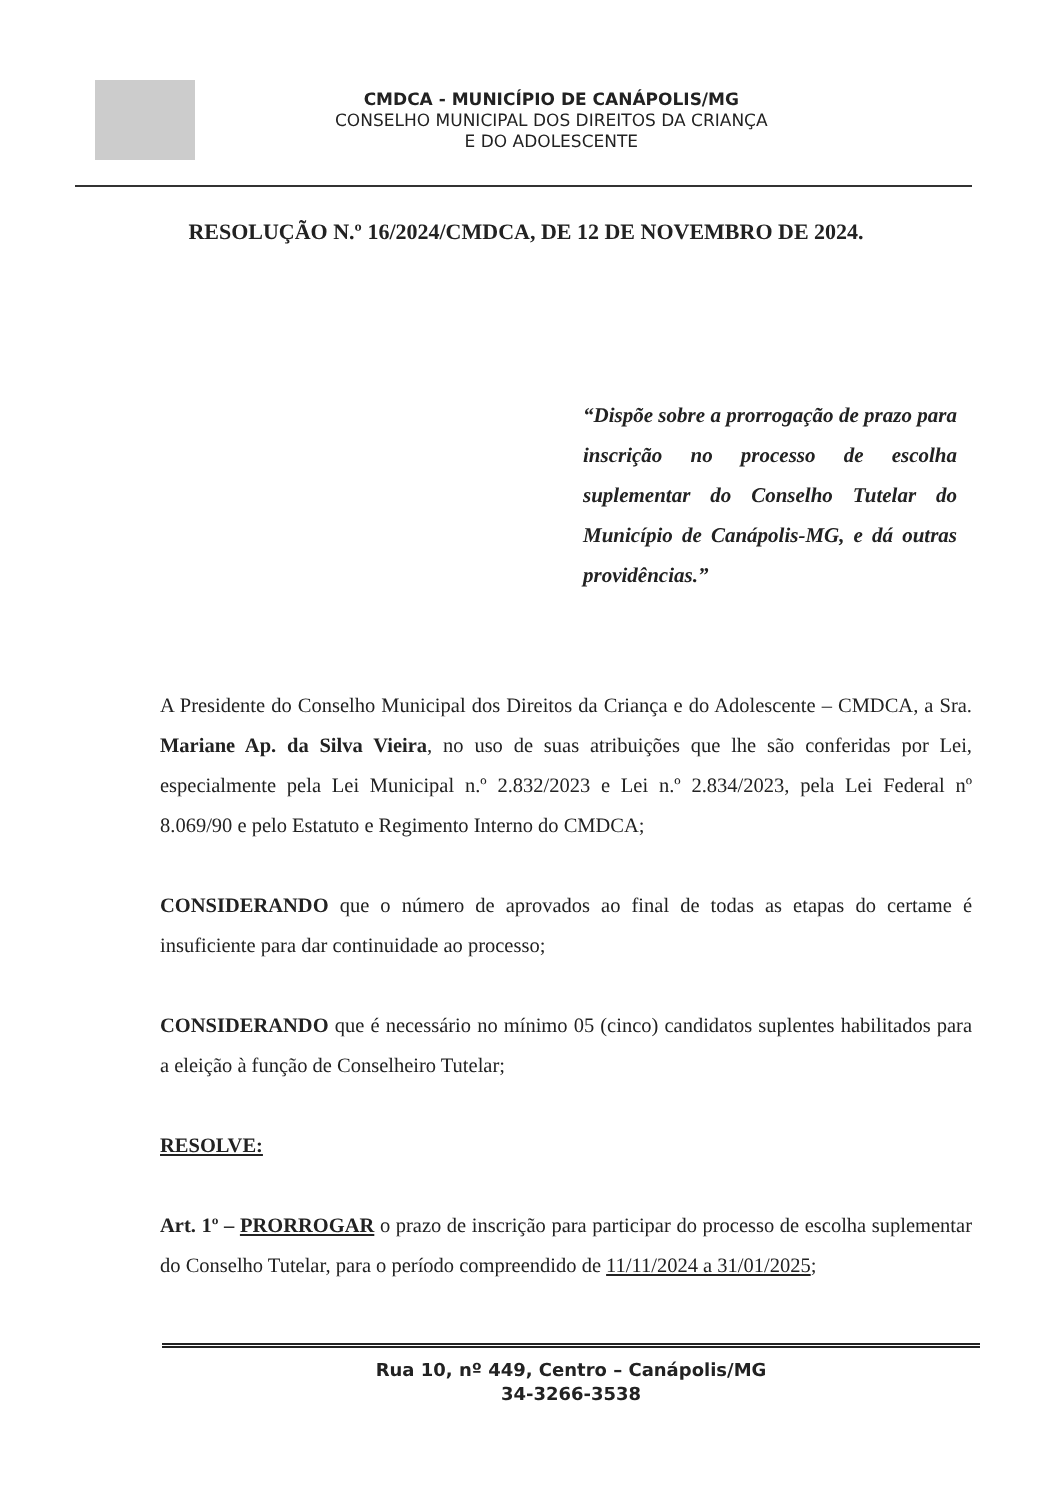CMDCA - MUNICÍPIO DE CANÁPOLIS/MG
CONSELHO MUNICIPAL DOS DIREITOS DA CRIANÇA
E DO ADOLESCENTE
RESOLUÇÃO N.º 16/2024/CMDCA, DE 12 DE NOVEMBRO DE 2024.
“Dispõe sobre a prorrogação de prazo para inscrição no processo de escolha suplementar do Conselho Tutelar do Município de Canápolis-MG, e dá outras providências.”
A Presidente do Conselho Municipal dos Direitos da Criança e do Adolescente – CMDCA, a Sra. Mariane Ap. da Silva Vieira, no uso de suas atribuições que lhe são conferidas por Lei, especialmente pela Lei Municipal n.º 2.832/2023 e Lei n.º 2.834/2023, pela Lei Federal nº 8.069/90 e pelo Estatuto e Regimento Interno do CMDCA;
CONSIDERANDO que o número de aprovados ao final de todas as etapas do certame é insuficiente para dar continuidade ao processo;
CONSIDERANDO que é necessário no mínimo 05 (cinco) candidatos suplentes habilitados para a eleição à função de Conselheiro Tutelar;
RESOLVE:
Art. 1º – PRORROGAR o prazo de inscrição para participar do processo de escolha suplementar do Conselho Tutelar, para o período compreendido de 11/11/2024 a 31/01/2025;
Rua 10, nº 449, Centro – Canápolis/MG
34-3266-3538